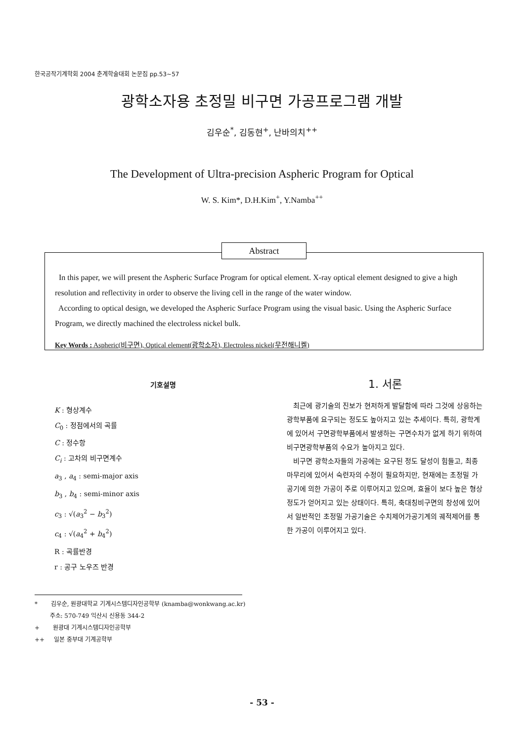한국공작기계학회 2004 춘계학술대회 논문집 pp.53~57
광학소자용 초정밀 비구면 가공프로그램 개발
김우순<sup>*</sup>, 김동현<sup>+</sup>, 난바의치<sup>++</sup>
The Development of Ultra-precision Aspheric Program for Optical
W. S. Kim*, D.H.Kim<sup>+</sup>, Y.Namba<sup>++</sup>
Abstract
In this paper, we will present the Aspheric Surface Program for optical element. X-ray optical element designed to give a high resolution and reflectivity in order to observe the living cell in the range of the water window.
According to optical design, we developed the Aspheric Surface Program using the visual basic. Using the Aspheric Surface Program, we directly machined the electroless nickel bulk.
Key Words : Aspheric(비구면), Optical element(광학소자), Electroless nickel(무전해니켈)
기호설명
K : 형상계수
C<sub>0</sub> : 정점에서의 곡률
C : 정수항
C<sub>i</sub> : 고차의 비구면계수
a<sub>3</sub> , a<sub>4</sub> : semi-major axis
b<sub>3</sub> , b<sub>4</sub> : semi-minor axis
c<sub>3</sub> : √(a<sub>3</sub><sup>2</sup> − b<sub>3</sub><sup>2</sup>)
c<sub>4</sub> : √(a<sub>4</sub><sup>2</sup> + b<sub>4</sub><sup>2</sup>)
R : 곡률반경
r : 공구 노우즈 반경
1. 서론
최근에 광기술의 진보가 현저하게 발달함에 따라 그것에 상응하는 광학부품에 요구되는 정도도 높아지고 있는 추세이다. 특히, 광학계에 있어서 구면광학부품에서 발생하는 구면수차가 없게 하기 위하여 비구면광학부품의 수요가 높아지고 있다.
비구면 광학소자들의 가공에는 요구된 정도 달성이 힘들고, 최종마무리에 있어서 숙련자의 수정이 필요하지만, 현재에는 초정밀 가공기에 의한 가공이 주로 이루어지고 있으며, 효율이 보다 높은 형상정도가 얻어지고 있는 상태이다. 특히, 축대칭비구면의 창성에 있어서 일반적인 초정밀 가공기술은 수치제어가공기계의 궤적제어를 통한 가공이 이루어지고 있다.
* 김우순, 원광대학교 기계시스템디자인공학부 (knamba@wonkwang.ac.kr)
주소: 570-749 익산시 신용동 344-2
+ 원광대 기계시스템디자인공학부
++ 일본 중부대 기계공학부
- 53 -